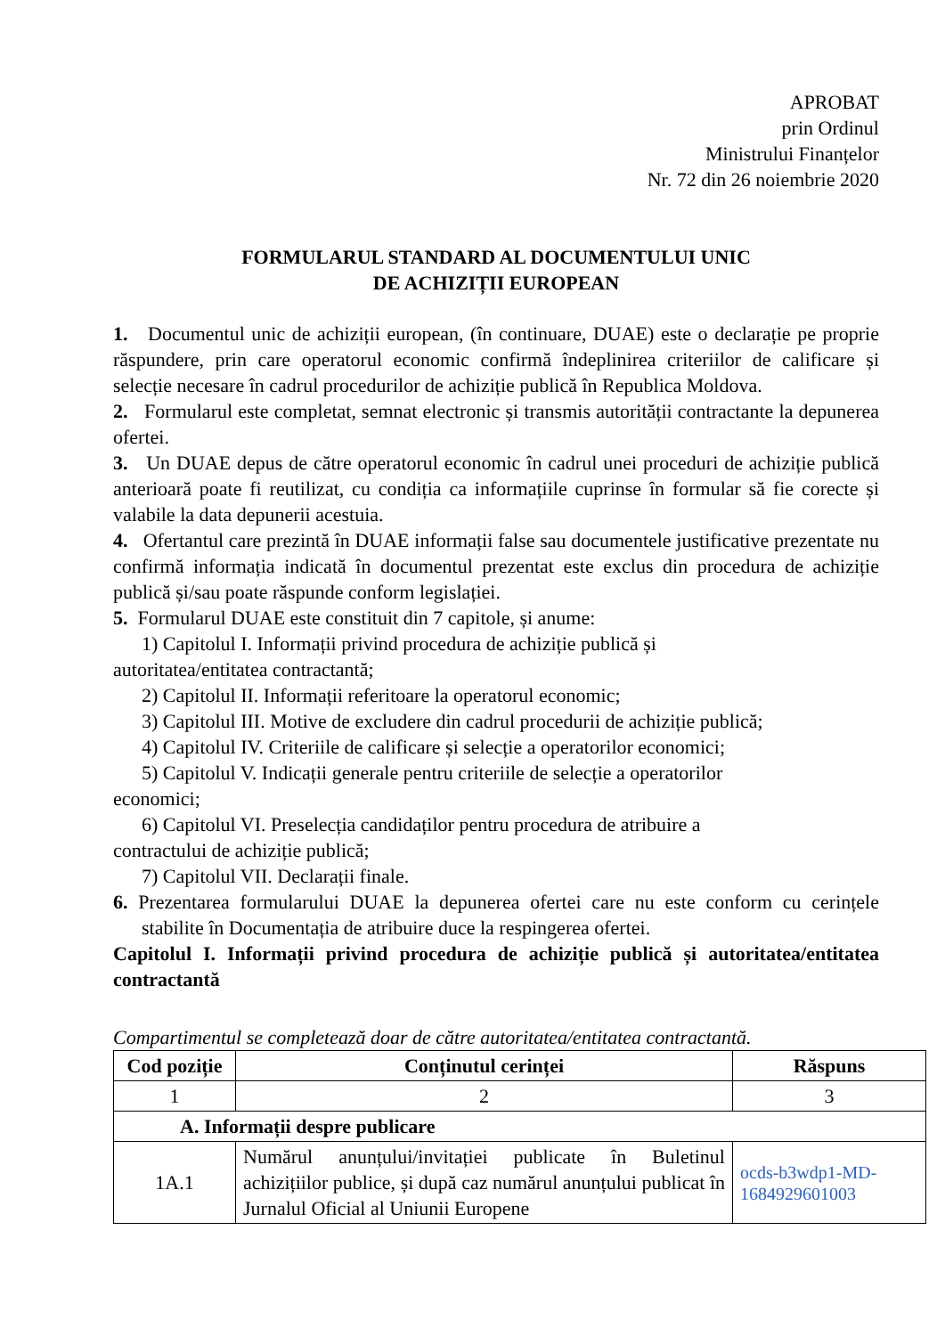APROBAT
prin Ordinul
Ministrului Finanțelor
Nr. 72 din 26 noiembrie 2020
FORMULARUL STANDARD AL DOCUMENTULUI UNIC
DE ACHIZIȚII EUROPEAN
1. Documentul unic de achiziții european, (în continuare, DUAE) este o declarație pe proprie răspundere, prin care operatorul economic confirmă îndeplinirea criteriilor de calificare și selecție necesare în cadrul procedurilor de achiziție publică în Republica Moldova.
2. Formularul este completat, semnat electronic și transmis autorității contractante la depunerea ofertei.
3. Un DUAE depus de către operatorul economic în cadrul unei proceduri de achiziție publică anterioară poate fi reutilizat, cu condiția ca informațiile cuprinse în formular să fie corecte și valabile la data depunerii acestuia.
4. Ofertantul care prezintă în DUAE informații false sau documentele justificative prezentate nu confirmă informația indicată în documentul prezentat este exclus din procedura de achiziție publică și/sau poate răspunde conform legislației.
5. Formularul DUAE este constituit din 7 capitole, și anume:
1) Capitolul I. Informații privind procedura de achiziție publică și
autoritatea/entitatea contractantă;
2) Capitolul II. Informații referitoare la operatorul economic;
3) Capitolul III. Motive de excludere din cadrul procedurii de achiziție publică;
4) Capitolul IV. Criteriile de calificare și selecție a operatorilor economici;
5) Capitolul V. Indicații generale pentru criteriile de selecție a operatorilor
economici;
6) Capitolul VI. Preselecția candidaților pentru procedura de atribuire a
contractului de achiziție publică;
7) Capitolul VII. Declarații finale.
6. Prezentarea formularului DUAE la depunerea ofertei care nu este conform cu cerințele stabilite în Documentația de atribuire duce la respingerea ofertei.
Capitolul I. Informații privind procedura de achiziție publică și autoritatea/entitatea contractantă
Compartimentul se completează doar de către autoritatea/entitatea contractantă.
| Cod poziție | Conținutul cerinței | Răspuns |
| --- | --- | --- |
| 1 | 2 | 3 |
| A. Informații despre publicare | | |
| 1A.1 | Numărul anunțului/invitației publicate în Buletinul achizițiilor publice, și după caz numărul anunțului publicat în Jurnalul Oficial al Uniunii Europene | ocds-b3wdp1-MD-1684929601003 |